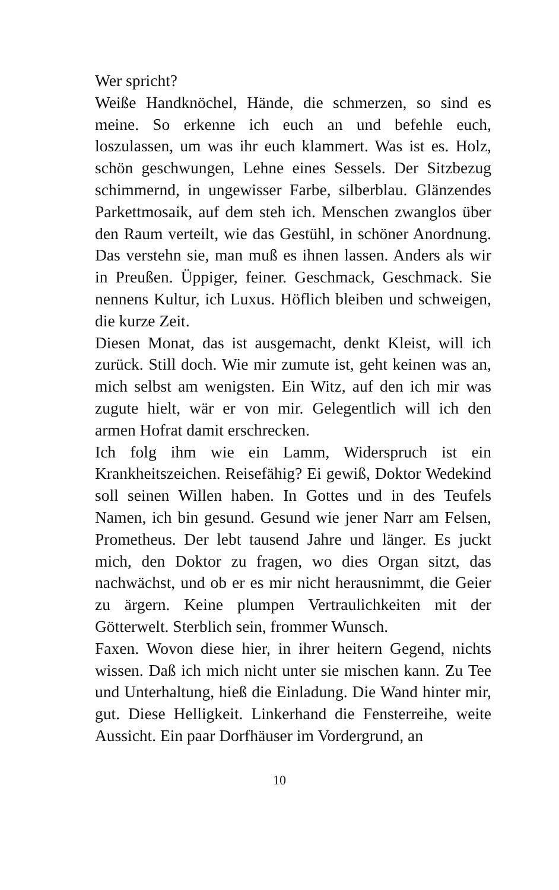Wer spricht?
Weiße Handknöchel, Hände, die schmerzen, so sind es meine. So erkenne ich euch an und befehle euch, loszulassen, um was ihr euch klammert. Was ist es. Holz, schön geschwungen, Lehne eines Sessels. Der Sitzbezug schimmernd, in ungewisser Farbe, silberblau. Glänzendes Parkettmosaik, auf dem steh ich. Menschen zwanglos über den Raum verteilt, wie das Gestühl, in schöner Anordnung. Das verstehn sie, man muß es ihnen lassen. Anders als wir in Preußen. Üppiger, feiner. Geschmack, Geschmack. Sie nennens Kultur, ich Luxus. Höflich bleiben und schweigen, die kurze Zeit.
Diesen Monat, das ist ausgemacht, denkt Kleist, will ich zurück. Still doch. Wie mir zumute ist, geht keinen was an, mich selbst am wenigsten. Ein Witz, auf den ich mir was zugute hielt, wär er von mir. Gelegentlich will ich den armen Hofrat damit erschrecken.
Ich folg ihm wie ein Lamm, Widerspruch ist ein Krankheitszeichen. Reisefähig? Ei gewiß, Doktor Wedekind soll seinen Willen haben. In Gottes und in des Teufels Namen, ich bin gesund. Gesund wie jener Narr am Felsen, Prometheus. Der lebt tausend Jahre und länger. Es juckt mich, den Doktor zu fragen, wo dies Organ sitzt, das nachwächst, und ob er es mir nicht herausnimmt, die Geier zu ärgern. Keine plumpen Vertraulichkeiten mit der Götterwelt. Sterblich sein, frommer Wunsch.
Faxen. Wovon diese hier, in ihrer heitern Gegend, nichts wissen. Daß ich mich nicht unter sie mischen kann. Zu Tee und Unterhaltung, hieß die Einladung. Die Wand hinter mir, gut. Diese Helligkeit. Linkerhand die Fensterreihe, weite Aussicht. Ein paar Dorfhäuser im Vordergrund, an
10